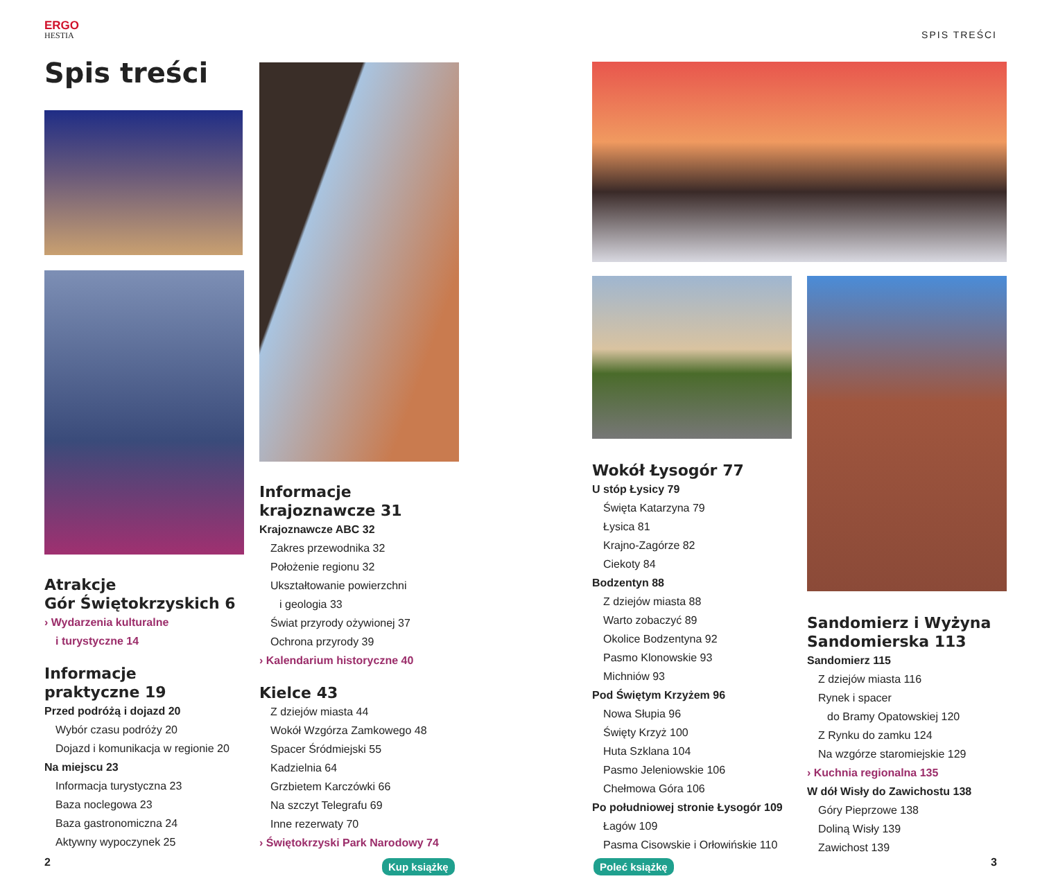ERGO
HESTIA
SPIS TREŚCI
Spis treści
Atrakcje
Gór Świętokrzyskich 6
› Wydarzenia kulturalne
i turystyczne 14
Informacje
praktyczne 19
Przed podróżą i dojazd 20
Wybór czasu podróży 20
Dojazd i komunikacja w regionie 20
Na miejscu 23
Informacja turystyczna 23
Baza noclegowa 23
Baza gastronomiczna 24
Aktywny wypoczynek 25
2
Informacje
krajoznawcze 31
Krajoznawcze ABC 32
Zakres przewodnika 32
Położenie regionu 32
Ukształtowanie powierzchni
i geologia 33
Świat przyrody ożywionej 37
Ochrona przyrody 39
› Kalendarium historyczne 40
Kielce 43
Z dziejów miasta 44
Wokół Wzgórza Zamkowego 48
Spacer Śródmiejski 55
Kadzielnia 64
Grzbietem Karczówki 66
Na szczyt Telegrafu 69
Inne rezerwaty 70
› Świętokrzyski Park Narodowy 74
Wokół Łysogór 77
U stóp Łysicy 79
Święta Katarzyna 79
Łysica 81
Krajno-Zagórze 82
Ciekoty 84
Bodzentyn 88
Z dziejów miasta 88
Warto zobaczyć 89
Okolice Bodzentyna 92
Pasmo Klonowskie 93
Michniów 93
Pod Świętym Krzyżem 96
Nowa Słupia 96
Święty Krzyż 100
Huta Szklana 104
Pasmo Jeleniowskie 106
Chełmowa Góra 106
Po południowej stronie Łysogór 109
Łagów 109
Pasma Cisowskie i Orłowińskie 110
Sandomierz i Wyżyna
Sandomierska 113
Sandomierz 115
Z dziejów miasta 116
Rynek i spacer
do Bramy Opatowskiej 120
Z Rynku do zamku 124
Na wzgórze staromiejskie 129
› Kuchnia regionalna 135
W dół Wisły do Zawichostu 138
Góry Pieprzowe 138
Doliną Wisły 139
Zawichost 139
3 Kup książkę Poleć książkę